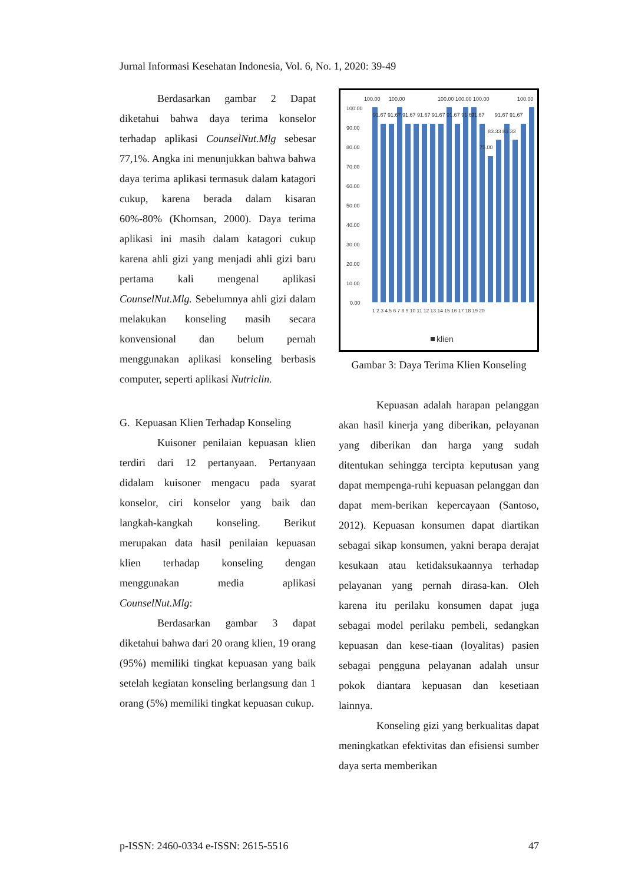Jurnal Informasi Kesehatan Indonesia, Vol. 6, No. 1, 2020: 39-49
Berdasarkan gambar 2 Dapat diketahui bahwa daya terima konselor terhadap aplikasi CounselNut.Mlg sebesar 77,1%. Angka ini menunjukkan bahwa bahwa daya terima aplikasi termasuk dalam katagori cukup, karena berada dalam kisaran 60%-80% (Khomsan, 2000). Daya terima aplikasi ini masih dalam katagori cukup karena ahli gizi yang menjadi ahli gizi baru pertama kali mengenal aplikasi CounselNut.Mlg. Sebelumnya ahli gizi dalam melakukan konseling masih secara konvensional dan belum pernah menggunakan aplikasi konseling berbasis computer, seperti aplikasi Nutriclin.
G. Kepuasan Klien Terhadap Konseling
Kuisoner penilaian kepuasan klien terdiri dari 12 pertanyaan. Pertanyaan didalam kuisoner mengacu pada syarat konselor, ciri konselor yang baik dan langkah-kangkah konseling. Berikut merupakan data hasil penilaian kepuasan klien terhadap konseling dengan menggunakan media aplikasi CounselNut.Mlg:
Berdasarkan gambar 3 dapat diketahui bahwa dari 20 orang klien, 19 orang (95%) memiliki tingkat kepuasan yang baik setelah kegiatan konseling berlangsung dan 1 orang (5%) memiliki tingkat kepuasan cukup.
100.00
90.00
80.00
70.00
60.00
50.00
40.00
30.00
20.00
10.00
0.00
100.00
100.00
100.00 100.00 100.00
100.00
91.67 91.67 91.67 91.67 91.67 91.67 91.67
91.67
91.67 91.67
83.33 83.33
75.00
1 2 3 4 5 6 7 8 9 10 11 12 13 14 15 16 17 18 19 20
klien
Gambar 3: Daya Terima Klien Konseling
Kepuasan adalah harapan pelanggan akan hasil kinerja yang diberikan, pelayanan yang diberikan dan harga yang sudah ditentukan sehingga tercipta keputusan yang dapat mempenga-ruhi kepuasan pelanggan dan dapat mem-berikan kepercayaan (Santoso, 2012). Kepuasan konsumen dapat diartikan sebagai sikap konsumen, yakni berapa derajat kesukaan atau ketidaksukaannya terhadap pelayanan yang pernah dirasa-kan. Oleh karena itu perilaku konsumen dapat juga sebagai model perilaku pembeli, sedangkan kepuasan dan kese-tiaan (loyalitas) pasien sebagai pengguna pelayanan adalah unsur pokok diantara kepuasan dan kesetiaan lainnya.
Konseling gizi yang berkualitas dapat meningkatkan efektivitas dan efisiensi sumber daya serta memberikan
p-ISSN: 2460-0334 e-ISSN: 2615-5516 47